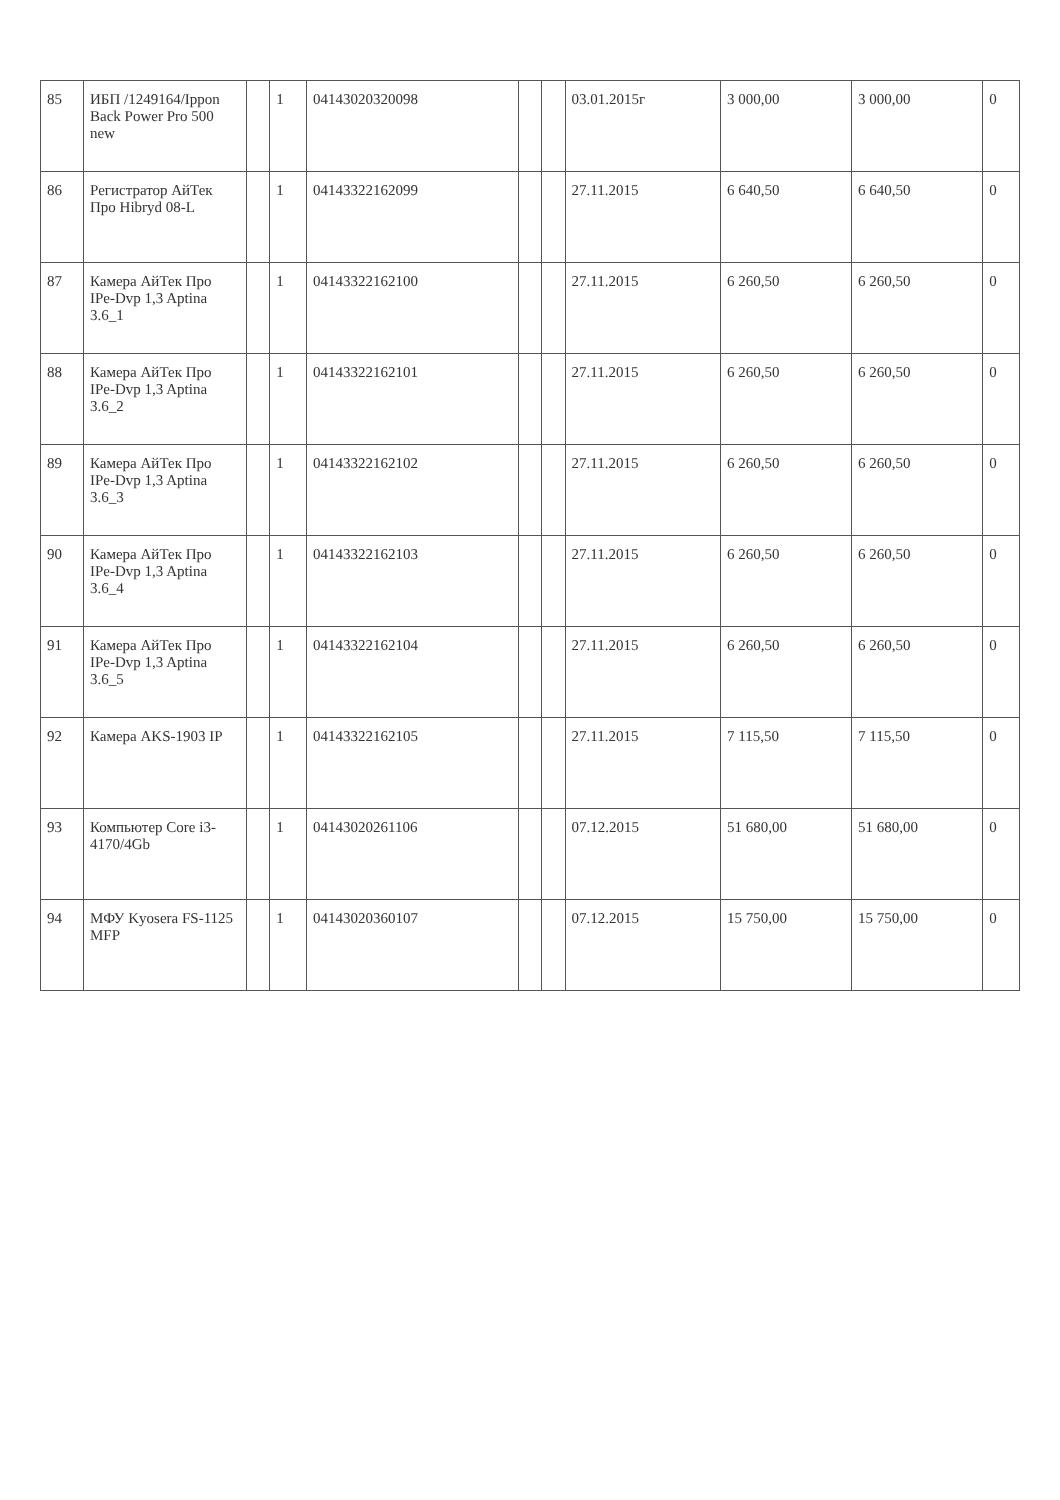| 85 | ИБП /1249164/Ippon Back Power Pro 500 new | | 1 | 04143020320098 | | | 03.01.2015г | 3 000,00 | 3 000,00 | 0 |
| 86 | Регистратор АйТек Про Hibryd 08-L | | 1 | 04143322162099 | | | 27.11.2015 | 6 640,50 | 6 640,50 | 0 |
| 87 | Камера АйТек Про IPe-Dvp 1,3 Aptina 3.6_1 | | 1 | 04143322162100 | | | 27.11.2015 | 6 260,50 | 6 260,50 | 0 |
| 88 | Камера АйТек Про IPe-Dvp 1,3 Aptina 3.6_2 | | 1 | 04143322162101 | | | 27.11.2015 | 6 260,50 | 6 260,50 | 0 |
| 89 | Камера АйТек Про IPe-Dvp 1,3 Aptina 3.6_3 | | 1 | 04143322162102 | | | 27.11.2015 | 6 260,50 | 6 260,50 | 0 |
| 90 | Камера АйТек Про IPe-Dvp 1,3 Aptina 3.6_4 | | 1 | 04143322162103 | | | 27.11.2015 | 6 260,50 | 6 260,50 | 0 |
| 91 | Камера АйТек Про IPe-Dvp 1,3 Aptina 3.6_5 | | 1 | 04143322162104 | | | 27.11.2015 | 6 260,50 | 6 260,50 | 0 |
| 92 | Камера AKS-1903 IP | | 1 | 04143322162105 | | | 27.11.2015 | 7 115,50 | 7 115,50 | 0 |
| 93 | Компьютер Core i3-4170/4Gb | | 1 | 04143020261106 | | | 07.12.2015 | 51 680,00 | 51 680,00 | 0 |
| 94 | МФУ Kyosera FS-1125 MFP | | 1 | 04143020360107 | | | 07.12.2015 | 15 750,00 | 15 750,00 | 0 |